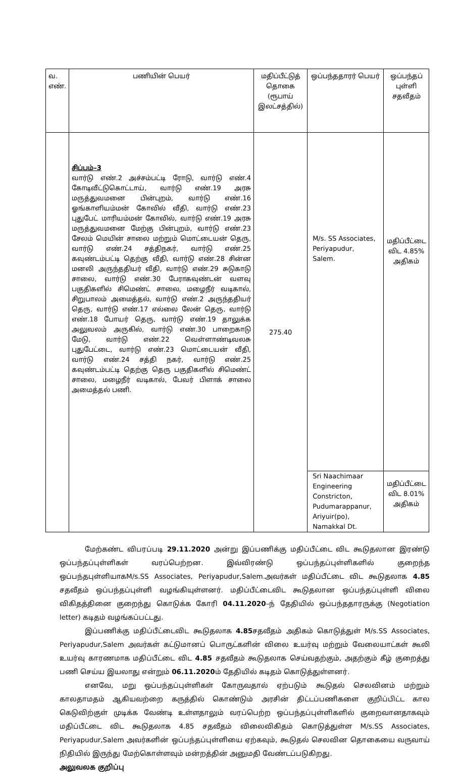| வ. எண். | பணியின் பெயர் | மதிப்பீட்டுத் தொகை (ரூபாய் இலட்சத்தில்) | ஒப்பந்ததாரர் பெயர் | ஒப்பந்தப் புள்ளி சதவீதம் |
| | சிப்பம்–3 வார்டு எண்.2 அச்சம்பட்டி ரோடு, வார்டு எண்.4 கோடிவீட்டுகொட்டாய், வார்டு எண்.19 அரசு மருத்துவமனை பின்புறம், வார்டு எண்.16 ஓங்காளியம்மன் கோவில் வீதி, வார்டு எண்.23 புதுபேட் மாரியம்மன் கோவில், வார்டு எண்.19 அரசு மருத்துவமனை மேற்கு பின்புறம், வார்டு எண்.23 சேலம் மெயின் சாலை மற்றும் மொட்டையன் தெரு, வார்டு எண்.24 சத்திநகர், வார்டு எண்.25 கவுண்டம்பட்டி தெற்கு வீதி, வார்டு எண்.28 சின்ன மனலி அருந்ததியர் வீதி, வார்டு எண்.29 சுடுகாடு சாலை, வார்டு எண்.30 பேராகவுண்டன் வளவு பகுதிகளில் சிமெண்ட் சாலை, மழைநீர் வடிகால், சிறுபாலம் அமைத்தல், வார்டு எண்.2 அருந்ததியர் தெரு, வார்டு எண்.17 எல்லை லேன் தெரு, வார்டு எண்.18 போயர் தெரு, வார்டு எண்.19 தாலுக்க அலுவலம் அருகில், வார்டு எண்.30 பாறைகாடு மேடு, வார்டு எண்.22 வெள்ளாண்டிவலசு புதுபேட்டை, வார்டு எண்.23 மொட்டையன் வீதி, வார்டு எண்.24 சத்தி நகர், வார்டு எண்.25 கவுண்டம்பட்டி தெற்கு தெரு பகுதிகளில் சிமெண்ட் சாலை, மழைநீர் வடிகால், பேவர் பிளாக் சாலை அமைத்தல் பணி. | 275.40 | M/s. SS Associates, Periyapudur, Salem. | மதிப்பீட்டை விட 4.85% அதிகம் |
| | | | Sri Naachimaar Engineering Constricton, Pudumarappanur, Ariyuir(po), Namakkal Dt. | மதிப்பீட்டை விட 8.01% அதிகம் |
மேற்கண்ட விபரப்படி 29.11.2020 அன்று இப்பணிக்கு மதிப்பீட்டை விட கூடுதலான இரண்டு ஒப்பந்தப்புள்ளிகள் வரப்பெற்றன. இவ்விரண்டு ஒப்பந்தப்புள்ளிகளில் குறைந்த ஒப்பந்தபுள்ளியாகM/s.SS Associates, Periyapudur,Salem.அவர்கள் மதிப்பீட்டை விட கூடுதலாக 4.85 சதவீதம் ஒப்பந்தப்புள்ளி வழங்கியுள்ளனர். மதிப்பீட்டைவிட கூடுதலான ஒப்பந்தப்புள்ளி விலை விகிதத்தினை குறைந்து கொடுக்க கோரி 04.11.2020–ந் தேதியில் ஒப்பந்ததாரருக்கு (Negotiation letter) கடிதம் வழங்கப்பட்டது.
இப்பணிக்கு மதிப்பீட்டைவிட கூடுதலாக 4.85சதவீதம் அதிகம் கொடுத்துள் M/s.SS Associates, Periyapudur,Salem அவர்கள் கட்டுமானப் பொருட்களின் விலை உயர்வு மற்றும் வேலையாட்கள் கூலி உயர்வு காரணமாக மதிப்பீட்டை விட 4.85 சதவீதம் கூடுதலாக செய்வதற்கும், அதற்கும் கீழ் குறைத்து பணி செய்ய இயலாது என்றும் 06.11.2020ம் தேதியில் கடிதம் கொடுத்துள்ளனர்.
எனவே, மறு ஒப்பந்தப்புள்ளிகள் கோருவதால் ஏற்படும் கூடுதல் செலவினம் மற்றும் காலதாமதம் ஆகியவற்றை கருத்தில் கொண்டும் அரசின் திட்டப்பணிகளை குறிப்பிட்ட கால கெடுவிற்குள் முடிக்க வேண்டி உள்ளதாலும் வரப்பெற்ற ஒப்பந்தப்புள்ளிகளில் குறைவானதாகவும் மதிப்பீட்டை விட கூடுதலாக 4.85 சதவீதம் விலைவிகிதம் கொடுத்துள்ள M/s.SS Associates, Periyapudur,Salem அவர்களின் ஒப்பந்தப்புள்ளியை ஏற்கவும், கூடுதல் செலவின தொகையை வருவாய் நிதியில் இருந்து மேற்கொள்ளவும் மன்றத்தின் அனுமதி வேண்டப்படுகிறது.
அலுவலக குறிப்பு